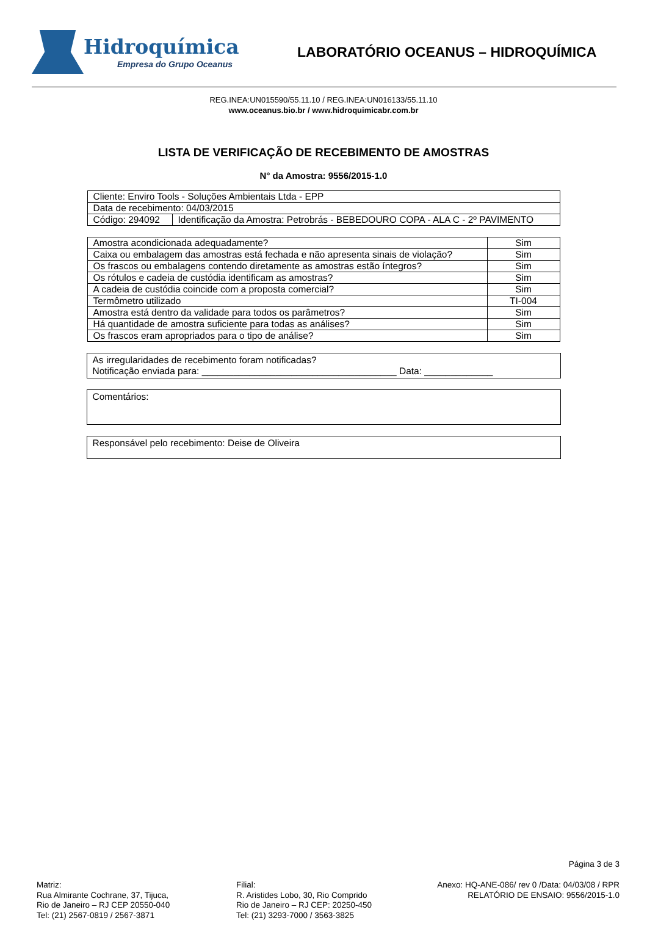Hidroquímica
Empresa do Grupo Oceanus
LABORATÓRIO OCEANUS – HIDROQUÍMICA
REG.INEA:UN015590/55.11.10 / REG.INEA:UN016133/55.11.10
www.oceanus.bio.br / www.hidroquimicabr.com.br
LISTA DE VERIFICAÇÃO DE RECEBIMENTO DE AMOSTRAS
N° da Amostra: 9556/2015-1.0
| Cliente: Enviro Tools - Soluções Ambientais Ltda - EPP | |
| Data de recebimento: 04/03/2015 | |
| Código: 294092 | Identificação da Amostra: Petrobrás - BEBEDOURO COPA - ALA C - 2º PAVIMENTO |
| Amostra acondicionada adequadamente? | Sim |
| Caixa ou embalagem das amostras está fechada e não apresenta sinais de violação? | Sim |
| Os frascos ou embalagens contendo diretamente as amostras estão íntegros? | Sim |
| Os rótulos e cadeia de custódia identificam as amostras? | Sim |
| A cadeia de custódia coincide com a proposta comercial? | Sim |
| Termômetro utilizado | TI-004 |
| Amostra está dentro da validade para todos os parâmetros? | Sim |
| Há quantidade de amostra suficiente para todas as análises? | Sim |
| Os frascos eram apropriados para o tipo de análise? | Sim |
As irregularidades de recebimento foram notificadas?
Notificação enviada para: _____________________________________ Data: _____________
Comentários:
Responsável pelo recebimento: Deise de Oliveira
Página 3 de 3
Matriz:
Rua Almirante Cochrane, 37, Tijuca,
Rio de Janeiro – RJ CEP 20550-040
Tel: (21) 2567-0819 / 2567-3871
Filial:
R. Aristides Lobo, 30, Rio Comprido
Rio de Janeiro – RJ CEP: 20250-450
Tel: (21) 3293-7000 / 3563-3825
Anexo: HQ-ANE-086/ rev 0 /Data: 04/03/08 / RPR
RELATÓRIO DE ENSAIO: 9556/2015-1.0